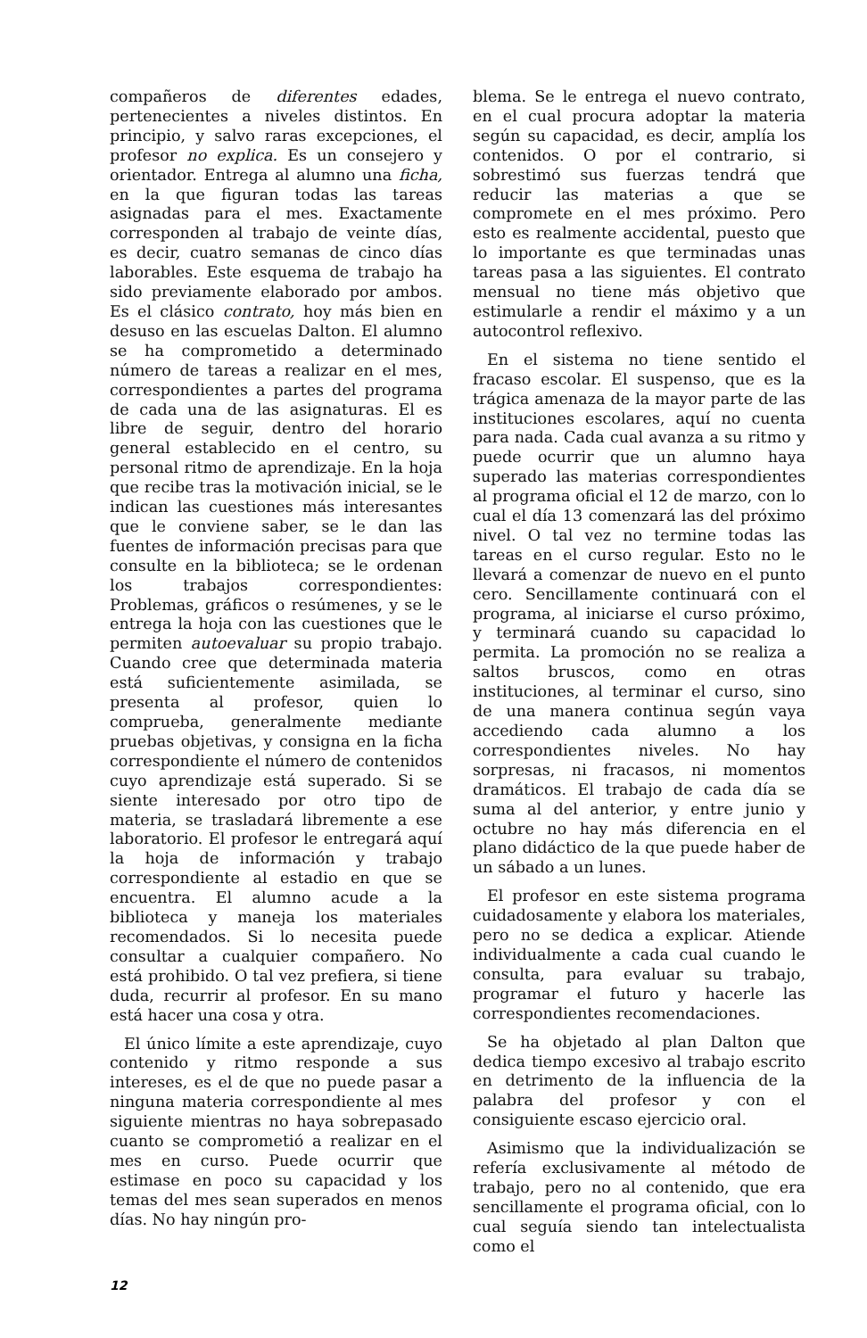compañeros de diferentes edades, pertenecientes a niveles distintos. En principio, y salvo raras excepciones, el profesor no explica. Es un consejero y orientador. Entrega al alumno una ficha, en la que figuran todas las tareas asignadas para el mes. Exactamente corresponden al trabajo de veinte días, es decir, cuatro semanas de cinco días laborables. Este esquema de trabajo ha sido previamente elaborado por ambos. Es el clásico contrato, hoy más bien en desuso en las escuelas Dalton. El alumno se ha comprometido a determinado número de tareas a realizar en el mes, correspondientes a partes del programa de cada una de las asignaturas. El es libre de seguir, dentro del horario general establecido en el centro, su personal ritmo de aprendizaje. En la hoja que recibe tras la motivación inicial, se le indican las cuestiones más interesantes que le conviene saber, se le dan las fuentes de información precisas para que consulte en la biblioteca; se le ordenan los trabajos correspondientes: Problemas, gráficos o resúmenes, y se le entrega la hoja con las cuestiones que le permiten autoevaluar su propio trabajo. Cuando cree que determinada materia está suficientemente asimilada, se presenta al profesor, quien lo comprueba, generalmente mediante pruebas objetivas, y consigna en la ficha correspondiente el número de contenidos cuyo aprendizaje está superado. Si se siente interesado por otro tipo de materia, se trasladará libremente a ese laboratorio. El profesor le entregará aquí la hoja de información y trabajo correspondiente al estadio en que se encuentra. El alumno acude a la biblioteca y maneja los materiales recomendados. Si lo necesita puede consultar a cualquier compañero. No está prohibido. O tal vez prefiera, si tiene duda, recurrir al profesor. En su mano está hacer una cosa y otra.
El único límite a este aprendizaje, cuyo contenido y ritmo responde a sus intereses, es el de que no puede pasar a ninguna materia correspondiente al mes siguiente mientras no haya sobrepasado cuanto se comprometió a realizar en el mes en curso. Puede ocurrir que estimase en poco su capacidad y los temas del mes sean superados en menos días. No hay ningún pro-
blema. Se le entrega el nuevo contrato, en el cual procura adoptar la materia según su capacidad, es decir, amplía los contenidos. O por el contrario, si sobrestimó sus fuerzas tendrá que reducir las materias a que se compromete en el mes próximo. Pero esto es realmente accidental, puesto que lo importante es que terminadas unas tareas pasa a las siguientes. El contrato mensual no tiene más objetivo que estimularle a rendir el máximo y a un autocontrol reflexivo.
En el sistema no tiene sentido el fracaso escolar. El suspenso, que es la trágica amenaza de la mayor parte de las instituciones escolares, aquí no cuenta para nada. Cada cual avanza a su ritmo y puede ocurrir que un alumno haya superado las materias correspondientes al programa oficial el 12 de marzo, con lo cual el día 13 comenzará las del próximo nivel. O tal vez no termine todas las tareas en el curso regular. Esto no le llevará a comenzar de nuevo en el punto cero. Sencillamente continuará con el programa, al iniciarse el curso próximo, y terminará cuando su capacidad lo permita. La promoción no se realiza a saltos bruscos, como en otras instituciones, al terminar el curso, sino de una manera continua según vaya accediendo cada alumno a los correspondientes niveles. No hay sorpresas, ni fracasos, ni momentos dramáticos. El trabajo de cada día se suma al del anterior, y entre junio y octubre no hay más diferencia en el plano didáctico de la que puede haber de un sábado a un lunes.
El profesor en este sistema programa cuidadosamente y elabora los materiales, pero no se dedica a explicar. Atiende individualmente a cada cual cuando le consulta, para evaluar su trabajo, programar el futuro y hacerle las correspondientes recomendaciones.
Se ha objetado al plan Dalton que dedica tiempo excesivo al trabajo escrito en detrimento de la influencia de la palabra del profesor y con el consiguiente escaso ejercicio oral.
Asimismo que la individualización se refería exclusivamente al método de trabajo, pero no al contenido, que era sencillamente el programa oficial, con lo cual seguía siendo tan intelectualista como el
12